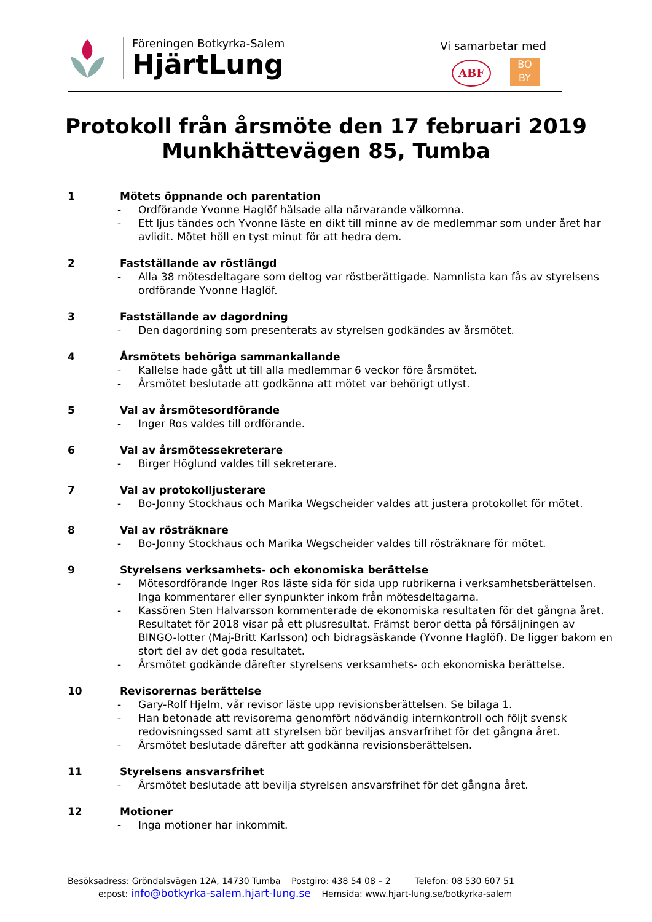Föreningen Botkyrka-Salem
HjärtLung
Vi samarbetar med
ABF
BO
BY
Protokoll från årsmöte den 17 februari 2019
Munkhättevägen 85, Tumba
1 Mötets öppnande och parentation
- Ordförande Yvonne Haglöf hälsade alla närvarande välkomna.
- Ett ljus tändes och Yvonne läste en dikt till minne av de medlemmar som under året har avlidit. Mötet höll en tyst minut för att hedra dem.
2 Fastställande av röstlängd
- Alla 38 mötesdeltagare som deltog var röstberättigade. Namnlista kan fås av styrelsens ordförande Yvonne Haglöf.
3 Fastställande av dagordning
- Den dagordning som presenterats av styrelsen godkändes av årsmötet.
4 Årsmötets behöriga sammankallande
- Kallelse hade gått ut till alla medlemmar 6 veckor före årsmötet.
- Årsmötet beslutade att godkänna att mötet var behörigt utlyst.
5 Val av årsmötesordförande
- Inger Ros valdes till ordförande.
6 Val av årsmötessekreterare
- Birger Höglund valdes till sekreterare.
7 Val av protokolljusterare
- Bo-Jonny Stockhaus och Marika Wegscheider valdes att justera protokollet för mötet.
8 Val av rösträknare
- Bo-Jonny Stockhaus och Marika Wegscheider valdes till rösträknare för mötet.
9 Styrelsens verksamhets- och ekonomiska berättelse
- Mötesordförande Inger Ros läste sida för sida upp rubrikerna i verksamhetsberättelsen. Inga kommentarer eller synpunkter inkom från mötesdeltagarna.
- Kassören Sten Halvarsson kommenterade de ekonomiska resultaten för det gångna året. Resultatet för 2018 visar på ett plusresultat. Främst beror detta på försäljningen av BINGO-lotter (Maj-Britt Karlsson) och bidragsäskande (Yvonne Haglöf). De ligger bakom en stort del av det goda resultatet.
- Årsmötet godkände därefter styrelsens verksamhets- och ekonomiska berättelse.
10 Revisorernas berättelse
- Gary-Rolf Hjelm, vår revisor läste upp revisionsberättelsen. Se bilaga 1.
- Han betonade att revisorerna genomfört nödvändig internkontroll och följt svensk redovisningssed samt att styrelsen bör beviljas ansvarfrihet för det gångna året.
- Årsmötet beslutade därefter att godkänna revisionsberättelsen.
11 Styrelsens ansvarsfrihet
- Årsmötet beslutade att bevilja styrelsen ansvarsfrihet för det gångna året.
12 Motioner
- Inga motioner har inkommit.
Besöksadress: Gröndalsvägen 12A, 14730 Tumba Postgiro: 438 54 08 – 2 Telefon: 08 530 607 51
e:post: info@botkyrka-salem.hjart-lung.se Hemsida: www.hjart-lung.se/botkyrka-salem